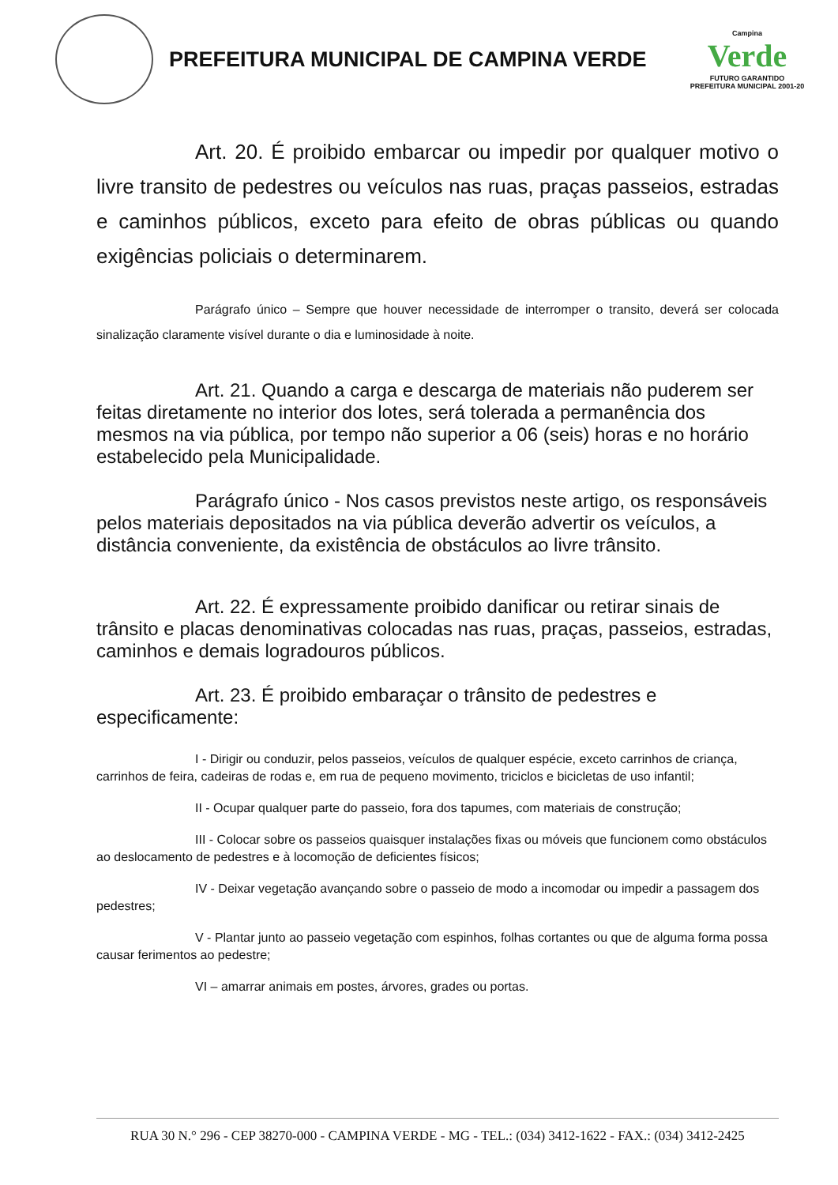PREFEITURA MUNICIPAL DE CAMPINA VERDE
Campina
Verde
FUTURO GARANTIDO
PREFEITURA MUNICIPAL 2001-20
Art. 20. É proibido embarcar ou impedir por qualquer motivo o livre transito de pedestres ou veículos nas ruas, praças passeios, estradas e caminhos públicos, exceto para efeito de obras públicas ou quando exigências policiais o determinarem.
Parágrafo único – Sempre que houver necessidade de interromper o transito, deverá ser colocada sinalização claramente visível durante o dia e luminosidade à noite.
Art. 21. Quando a carga e descarga de materiais não puderem ser feitas diretamente no interior dos lotes, será tolerada a permanência dos mesmos na via pública, por tempo não superior a 06 (seis) horas e no horário estabelecido pela Municipalidade.
Parágrafo único - Nos casos previstos neste artigo, os responsáveis pelos materiais depositados na via pública deverão advertir os veículos, a distância conveniente, da existência de obstáculos ao livre trânsito.
Art. 22. É expressamente proibido danificar ou retirar sinais de trânsito e placas denominativas colocadas nas ruas, praças, passeios, estradas, caminhos e demais logradouros públicos.
Art. 23. É proibido embaraçar o trânsito de pedestres e especificamente:
I - Dirigir ou conduzir, pelos passeios, veículos de qualquer espécie, exceto carrinhos de criança, carrinhos de feira, cadeiras de rodas e, em rua de pequeno movimento, triciclos e bicicletas de uso infantil;
II - Ocupar qualquer parte do passeio, fora dos tapumes, com materiais de construção;
III - Colocar sobre os passeios quaisquer instalações fixas ou móveis que funcionem como obstáculos ao deslocamento de pedestres e à locomoção de deficientes físicos;
IV - Deixar vegetação avançando sobre o passeio de modo a incomodar ou impedir a passagem dos pedestres;
V - Plantar junto ao passeio vegetação com espinhos, folhas cortantes ou que de alguma forma possa causar ferimentos ao pedestre;
VI – amarrar animais em postes, árvores, grades ou portas.
RUA 30 N.° 296 - CEP 38270-000 - CAMPINA VERDE - MG - TEL.: (034) 3412-1622 - FAX.: (034) 3412-2425